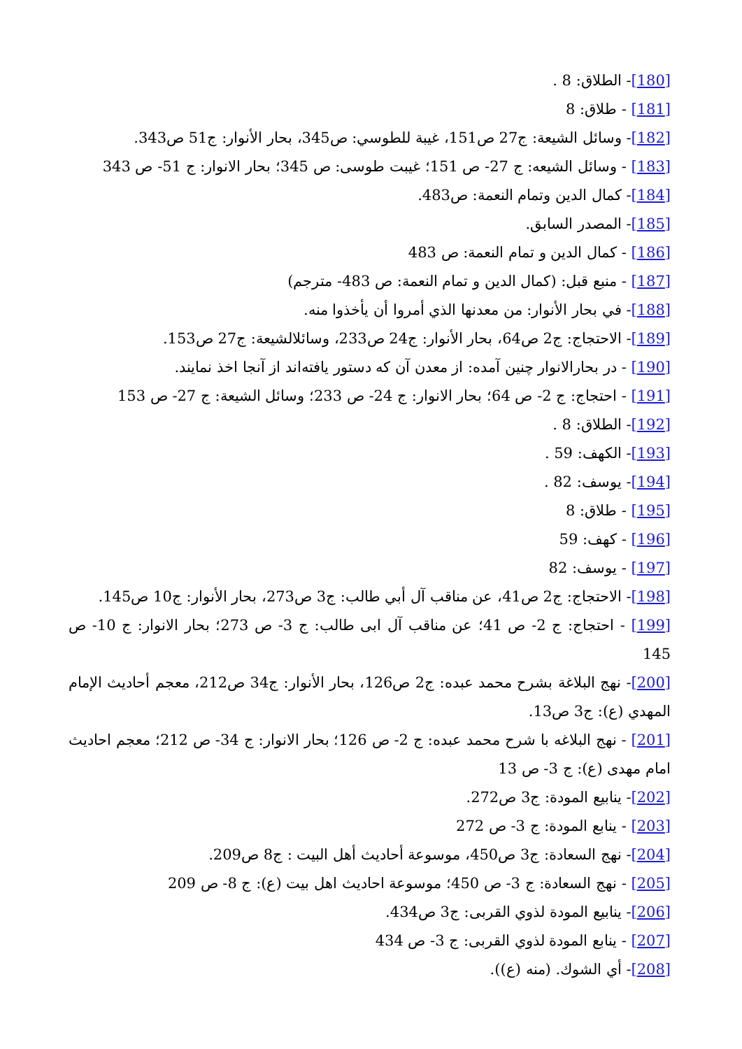[180]- الطلاق: 8 .
[181] - طلاق: 8
[182]- وسائل الشيعة: ج27 ص151، غيبة للطوسي: ص345، بحار الأنوار: ج51 ص343.
[183] - وسائل الشيعه: ج 27- ص 151؛ غيبت طوسى: ص 345؛ بحار الانوار: ج 51- ص 343
[184]- كمال الدين وتمام النعمة: ص483.
[185]- المصدر السابق.
[186] - كمال الدين و تمام النعمة: ص 483
[187] - منبع قبل: (كمال الدين و تمام النعمة: ص 483- مترجم)
[188]- في بحار الأنوار: من معدنها الذي أمروا أن يأخذوا منه.
[189]- الاحتجاج: ج2 ص64، بحار الأنوار: ج24 ص233، وسائلالشيعة: ج27 ص153.
[190] - در بحارالانوار چنين آمده: از معدن آن كه دستور يافته‌اند از آنجا اخذ نمايند.
[191] - احتجاج: ج 2- ص 64؛ بحار الانوار: ج 24- ص 233؛ وسائل الشيعة: ج 27- ص 153
[192]- الطلاق: 8 .
[193]- الكهف: 59 .
[194]- يوسف: 82 .
[195] - طلاق: 8
[196] - كهف: 59
[197] - يوسف: 82
[198]- الاحتجاج: ج2 ص41، عن مناقب آل أبي طالب: ج3 ص273، بحار الأنوار: ج10 ص145.
[199] - احتجاج: ج 2- ص 41؛ عن مناقب آل ابى طالب: ج 3- ص 273؛ بحار الانوار: ج 10- ص 145
[200]- نهج البلاغة بشرح محمد عبده: ج2 ص126، بحار الأنوار: ج34 ص212، معجم أحاديث الإمام المهدي (ع): ج3 ص13.
[201] - نهج البلاغه با شرح محمد عبده: ج 2- ص 126؛ بحار الانوار: ج 34- ص 212؛ معجم احاديث امام مهدى (ع): ج 3- ص 13
[202]- ينابيع المودة: ج3 ص272.
[203] - ينابع المودة: ج 3- ص 272
[204]- نهج السعادة: ج3 ص450، موسوعة أحاديث أهل البيت : ج8 ص209.
[205] - نهج السعادة: ج 3- ص 450؛ موسوعة احاديث اهل بيت (ع): ج 8- ص 209
[206]- ينابيع المودة لذوي القربى: ج3 ص434.
[207] - ينابع المودة لذوي القربى: ج 3- ص 434
[208]- أي الشوك. (منه (ع)).